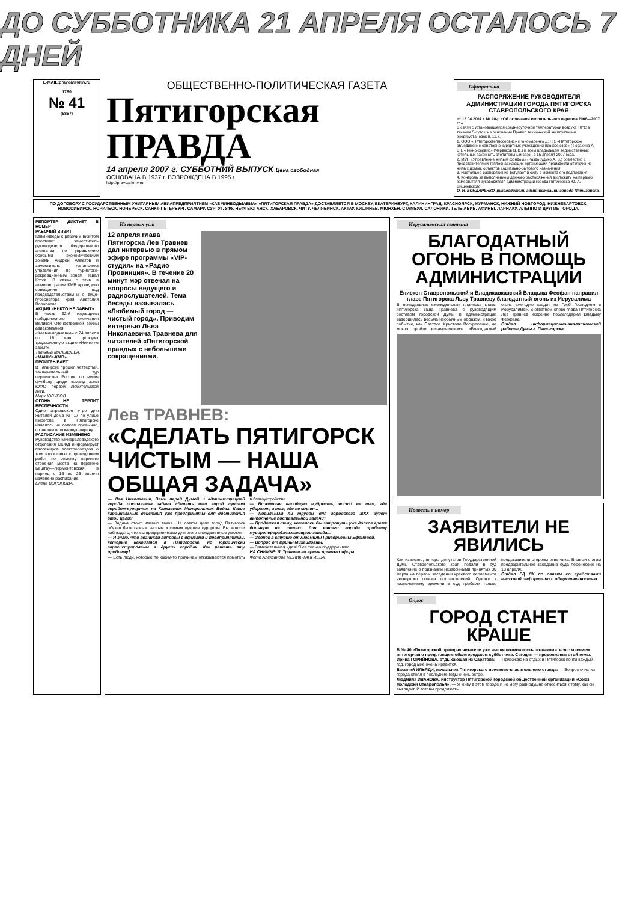ДО СУББОТНИКА 21 АПРЕЛЯ ОСТАЛОСЬ 7 ДНЕЙ
E-MAIL:pravda@kmv.ru
1780
№ 41
(6857)
ОБЩЕСТВЕННО-ПОЛИТИЧЕСКАЯ ГАЗЕТА
Пятигорская ПРАВДА
14 апреля 2007 г. СУББОТНИЙ ВЫПУСК Цена свободная
ОСНОВАНА В 1937 г. ВОЗРОЖДЕНА В 1995 г.
http://pravda-kmv.ru
Официально
РАСПОРЯЖЕНИЕ РУКОВОДИТЕЛЯ АДМИНИСТРАЦИИ ГОРОДА ПЯТИГОРСКА СТАВРОПОЛЬСКОГО КРАЯ
от 13.04.2007 г. № 40-р «Об окончании отопительного периода 2006—2007 гг.»
В связи с установившейся среднесуточной температурой воздуха +8°С в течение 5 суток, на основании Правил технической эксплуатации энергоустановок п. 11.7.:
1. ООО «Пятигорсктеплосервис» (Пономаренко Д. Н.), «Пятигорское объединение санаторно-курортных учреждений профсоюзов» (Тювакина А. В.), «Техно-сервис» (Червяков В. В.) и всем владельцам ведомственных котельных закончить отопительный сезон с 15 апреля 2007 года.
2. МУП «Управление жилым фондом» (Раздобудько А. В.) совместно с представителями теплоснабжающих организаций произвести отключение жилых домов, объектов социально-бытового назначения.
3. Настоящее распоряжение вступает в силу с момента его подписания.
4. Контроль за выполнением данного распоряжения возложить на первого заместителя руководителя администрации города Пятигорска Ю. А. Вишневского.
О. Н. БОНДАРЕНКО, руководитель администрации города Пятигорска.
ПО ДОГОВОРУ С ГОСУДАРСТВЕННЫМ УНИТАРНЫМ АВИАПРЕДПРИЯТИЕМ «КАВМИНВОДЫАВИА» «ПЯТИГОРСКАЯ ПРАВДА» ДОСТАВЛЯЕТСЯ В МОСКВУ, ЕКАТЕРИНБУРГ, КАЛИНИНГРАД, КРАСНОЯРСК, МУРМАНСК, НИЖНИЙ НОВГОРОД, НИЖНЕВАРТОВСК, НОВОСИБИРСК, НОРИЛЬСК, НОЯБРЬСК, САНКТ-ПЕТЕРБУРГ, САМАРУ, СУРГУТ, УФУ, НЕФТЕЮГАНСК, ХАБАРОВСК, ЧИТУ, ЧЕЛЯБИНСК, АКТАУ, КИШИНЕВ, МЮНХЕН, СТАМБУЛ, САЛОНИКИ, ТЕЛЬ-АВИВ, АФИНЫ, ЛАРНАКУ, АЛЕППО И ДРУГИЕ ГОРОДА.
РЕПОРТЕР ДИКТУЕТ В НОМЕР
РАБОЧИЙ ВИЗИТ
Кавминводы с рабочим визитом посетили: заместитель руководителя Федерального агентства по управлению особыми экономическими зонами Андрей Алпатов и заместитель начальника управления по туристско-рекреационным зонам Павел Котов. В связи с этим в администрации КМВ проведено совещание под председательством и. о. вице-губернатора края Анатолия Воропаева.
АКЦИЯ «НИКТО НЕ ЗАБЫТ»
В честь 62-й годовщины победоносного окончания Великой Отечественной войны авиакомпания «Кавминводыавиа» с 24 апреля по 16 мая проводит традиционную акцию «Никто не забыт».
Татьяна МАЛЫШЕВА.
«МАШУК-КМВ» ПРОИГРЫВАЕТ
В Таганроге прошел четвертый, заключительный тур первенства России по мини-футболу среди команд зоны ЮФО первой любительской лиги.
Марк ЮСУПОВ.
ОГОНЬ НЕ ТЕРПИТ БЕСПЕЧНОСТИ
Одно апрельское утро для жителей дома № 17 по улице Пирогова в Пятигорске началось не совсем привычно, со звонка в пожарную охрану.
РАСПИСАНИЕ ИЗМЕНЕНО
Руководство Минераловодского отделения СКЖД информирует пассажиров электропоездов о том, что в связи с проведением работ по ремонту верхнего строения моста на перегоне Бештау—Лермонтовская в период с 16 по 23 апреля изменено расписание.
Елена ВОРОНОВА.
Из первых уст
12 апреля глава Пятигорска Лев Травнев дал интервью в прямом эфире программы «VIP-студия» на «Радио Провинция». В течение 20 минут мэр отвечал на вопросы ведущего и радиослушателей. Тема беседы называлась «Любимый город — чистый город». Приводим интервью Льва Николаевича Травнева для читателей «Пятигорской правды» с небольшими сокращениями.
Лев ТРАВНЕВ:
«СДЕЛАТЬ ПЯТИГОРСК ЧИСТЫМ — НАША ОБЩАЯ ЗАДАЧА»
— Лев Николаевич, Вами перед Думой и администрацией города поставлена задача сделать наш город лучшим городом-курортом на Кавказских Минеральных Водах. Какие кардинальные действия уже предприняты для достижения этой цели?
— Задача стоит именно такая. На самом деле город Пятигорск обязан быть самым чистым и самым лучшим курортом. Вы можете наблюдать, что мы предпринимаем для этого определенные усилия.
— Я знаю, что возникли вопросы с офисами и предприятиями, которые находятся в Пятигорске, но юридически зарегистрированы в других городах. Как решать эту проблему?
— Есть люди, которые по каким-то причинам отказываются помогать в благоустройстве.
— Вспоминая народную мудрость, чисто не там, где убирают, а там, где не сорят...
— Посильным ли трудом для городского ЖКХ будет выполнение поставленной задачи?
— Продолжая тему, хотелось бы затронуть уже долгое время больную не только для нашего города проблему мусороперерабатывающего завода...
— Звонок в студию от Людмилы Григорьевны Ефановой.
— Вопрос от Ирины Михайловны.
— Замечательная идея! Я ее только поддерживаю.
НА СНИМКЕ: Л. Травнев во время прямого эфира.
Фото Александра МЕЛИК-ТАНГИЕВА.
Иерусалимская святыня
БЛАГОДАТНЫЙ ОГОНЬ В ПОМОЩЬ АДМИНИСТРАЦИИ
Епископ Ставропольский и Владикавказский Владыка Феофан направил главе Пятигорска Льву Травневу благодатный огонь из Иерусалима
В понедельник еженедельная планерка главы Пятигорска Льва Травнева с руководящим составом городской Думы и администрации завершилась весьма необычным образом. «Такое событие, как Светлое Христово Воскресение, не могло пройти незамеченным». «Благодатный огонь ежегодно сходит на Гроб Господнем в Иерусалиме». В ответном слове глава Пятигорска Лев Травнев искренне поблагодарил Владыку Феофана.
Отдел информационно-аналитической работы Думы г. Пятигорска.
Новость в номер
ЗАЯВИТЕЛИ НЕ ЯВИЛИСЬ
Как известно, пятеро депутатов Государственной Думы Ставропольского края подали в суд заявление о признании незаконными принятых 30 марта на первом заседании краевого парламента четвертого созыва постановлений. Однако к назначенному времени в суд прибыли только представители стороны ответчика. В связи с этим предварительное заседание суда перенесено на 18 апреля.
Отдел ГД СК по связям со средствами массовой информации и общественностью.
Опрос
ГОРОД СТАНЕТ КРАШЕ
В № 40 «Пятигорской правды» читатели уже имели возможность познакомиться с мнением пятигорчан о предстоящем общегородском субботнике. Сегодня — продолжение этой темы.
Ирина ГОРЯЙНОВА, отдыхающая из Саратова: — Приезжаю на отдых в Пятигорск почти каждый год, город мне очень нравится.
Василий ИЛЬЯДИ, начальник Пятигорского поисково-спасательного отряда: — Вопрос очистки города стоял в последние годы очень остро.
Людмила ИВАНОВА, инструктор Пятигорской городской общественной организации «Союз молодежи Ставрополья»: — Я живу в этом городе и не могу равнодушно относиться к тому, как он выглядит. И готовы продолжать!